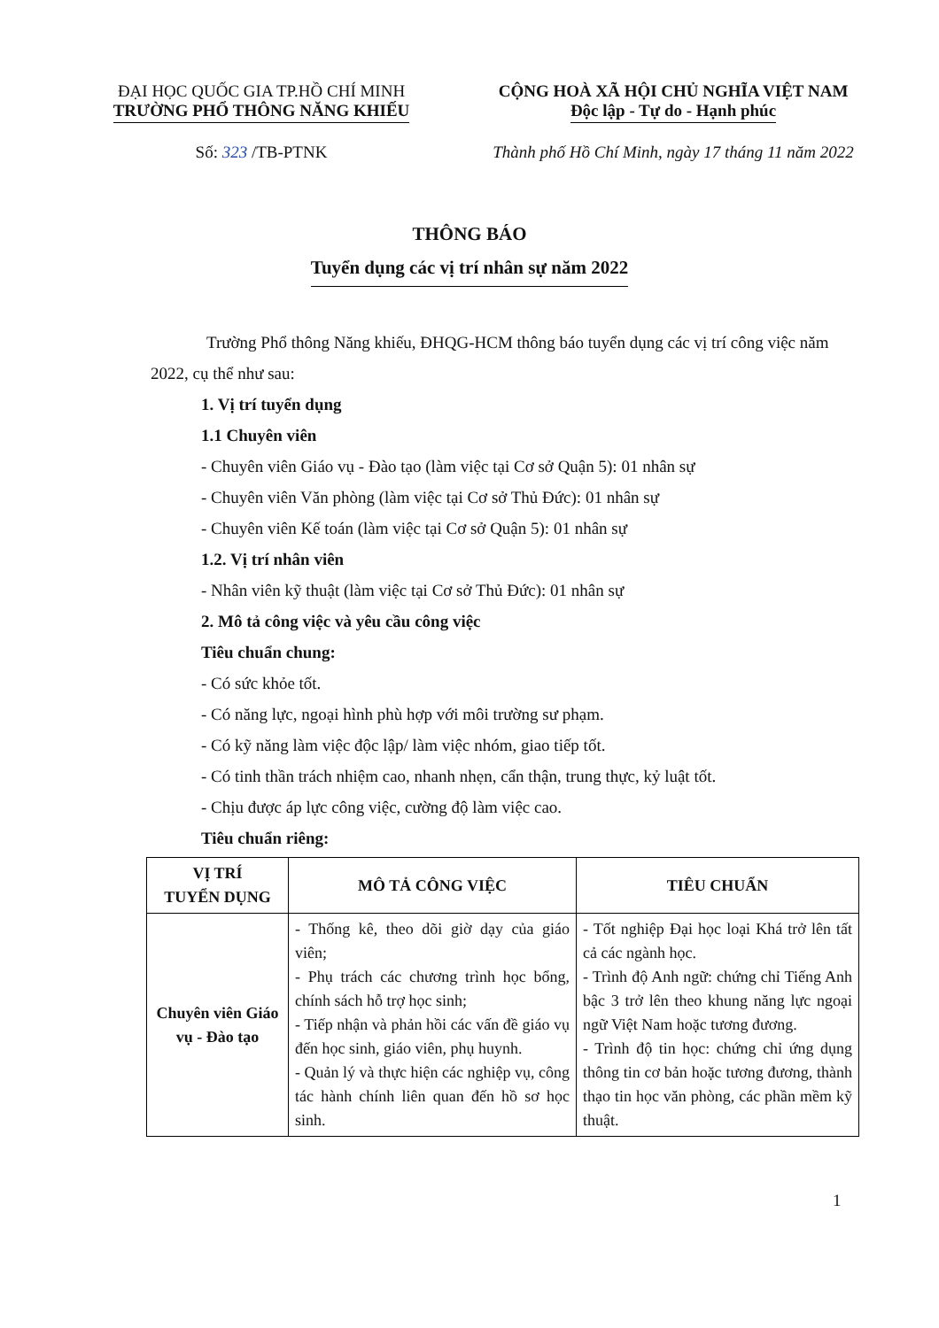ĐẠI HỌC QUỐC GIA TP.HỒ CHÍ MINH
TRƯỜNG PHỔ THÔNG NĂNG KHIẾU
CỘNG HOÀ XÃ HỘI CHỦ NGHĨA VIỆT NAM
Độc lập - Tự do - Hạnh phúc
Số: 323 /TB-PTNK Thành phố Hồ Chí Minh, ngày 17 tháng 11 năm 2022
THÔNG BÁO
Tuyển dụng các vị trí nhân sự năm 2022
Trường Phổ thông Năng khiếu, ĐHQG-HCM thông báo tuyển dụng các vị trí công việc năm 2022, cụ thể như sau:
1. Vị trí tuyển dụng
1.1 Chuyên viên
- Chuyên viên Giáo vụ - Đào tạo (làm việc tại Cơ sở Quận 5): 01 nhân sự
- Chuyên viên Văn phòng (làm việc tại Cơ sở Thủ Đức): 01 nhân sự
- Chuyên viên Kế toán (làm việc tại Cơ sở Quận 5): 01 nhân sự
1.2. Vị trí nhân viên
- Nhân viên kỹ thuật (làm việc tại Cơ sở Thủ Đức): 01 nhân sự
2. Mô tả công việc và yêu cầu công việc
Tiêu chuẩn chung:
- Có sức khỏe tốt.
- Có năng lực, ngoại hình phù hợp với môi trường sư phạm.
- Có kỹ năng làm việc độc lập/ làm việc nhóm, giao tiếp tốt.
- Có tinh thần trách nhiệm cao, nhanh nhẹn, cẩn thận, trung thực, kỷ luật tốt.
- Chịu được áp lực công việc, cường độ làm việc cao.
Tiêu chuẩn riêng:
| VỊ TRÍ TUYỂN DỤNG | MÔ TẢ CÔNG VIỆC | TIÊU CHUẨN |
| --- | --- | --- |
| Chuyên viên Giáo vụ - Đào tạo | - Thống kê, theo dõi giờ dạy của giáo viên; - Phụ trách các chương trình học bổng, chính sách hỗ trợ học sinh; - Tiếp nhận và phản hồi các vấn đề giáo vụ đến học sinh, giáo viên, phụ huynh. - Quản lý và thực hiện các nghiệp vụ, công tác hành chính liên quan đến hồ sơ học sinh. | - Tốt nghiệp Đại học loại Khá trở lên tất cả các ngành học. - Trình độ Anh ngữ: chứng chỉ Tiếng Anh bậc 3 trở lên theo khung năng lực ngoại ngữ Việt Nam hoặc tương đương. - Trình độ tin học: chứng chỉ ứng dụng thông tin cơ bản hoặc tương đương, thành thạo tin học văn phòng, các phần mềm kỹ thuật. |
1